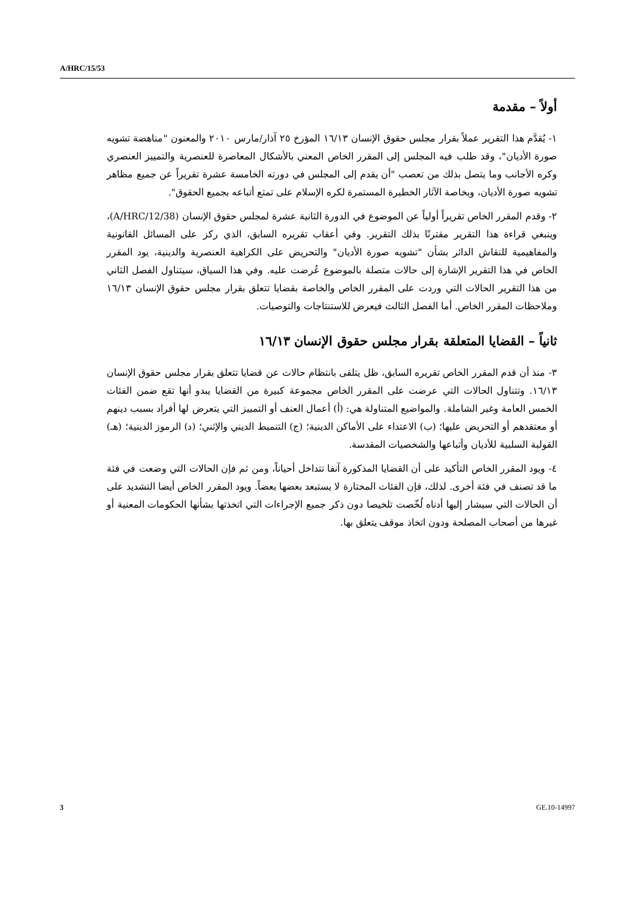A/HRC/15/53
أولاً – مقدمة
١- يُقدَّم هذا التقرير عملاً بقرار مجلس حقوق الإنسان ١٦/١٣ المؤرخ ٢٥ آذار/مارس ٢٠١٠ والمعنون "مناهضة تشويه صورة الأديان"، وقد طلب فيه المجلس إلى المقرر الخاص المعني بالأشكال المعاصرة للعنصرية والتمييز العنصري وكره الأجانب وما يتصل بذلك من تعصب "أن يقدم إلى المجلس في دورته الخامسة عشرة تقريراً عن جميع مظاهر تشويه صورة الأديان، وبخاصة الآثار الخطيرة المستمرة لكره الإسلام على تمتع أتباعه بجميع الحقوق".
٢- وقدم المقرر الخاص تقريراً أولياً عن الموضوع في الدورة الثانية عشرة لمجلس حقوق الإنسان (A/HRC/12/38)، وينبغي قراءة هذا التقرير مقترنًا بذلك التقرير. وفي أعقاب تقريره السابق، الذي ركز على المسائل القانونية والمفاهيمية للنقاش الدائر بشأن "تشويه صورة الأديان" والتحريض على الكراهية العنصرية والدينية، يود المقرر الخاص في هذا التقرير الإشارة إلى حالات متصلة بالموضوع عُرضت عليه. وفي هذا السياق، سيتناول الفصل الثاني من هذا التقرير الحالات التي وردت على المقرر الخاص والخاصة بقضايا تتعلق بقرار مجلس حقوق الإنسان ١٦/١٣ وملاحظات المقرر الخاص. أما الفصل الثالث فيعرض للاستنتاجات والتوصيات.
ثانياً – القضايا المتعلقة بقرار مجلس حقوق الإنسان ١٦/١٣
٣- منذ أن قدم المقرر الخاص تقريره السابق، ظل يتلقى بانتظام حالات عن قضايا تتعلق بقرار مجلس حقوق الإنسان ١٦/١٣. وتتناول الحالات التي عرضت على المقرر الخاص مجموعة كبيرة من القضايا يبدو أنها تقع ضمن الفئات الخمس العامة وغير الشاملة. والمواضيع المتناولة هي: (أ) أعمال العنف أو التمييز التي يتعرض لها أفراد بسبب دينهم أو معتقدهم أو التحريض عليها؛ (ب) الاعتداء على الأماكن الدينية؛ (ج) التنميط الديني والإثني؛ (د) الرموز الدينية؛ (هـ) القولبة السلبية للأديان وأتباعها والشخصيات المقدسة.
٤- ويود المقرر الخاص التأكيد على أن القضايا المذكورة آنفا تتداخل أحياناً، ومن ثم فإن الحالات التي وضعت في فئة ما قد تصنف في فئة أخرى. لذلك، فإن الفئات المختارة لا يستبعد بعضها بعضاً. ويود المقرر الخاص أيضا التشديد على أن الحالات التي سيشار إليها أدناه لُخّصت تلخيصا دون ذكر جميع الإجراءات التي اتخذتها بشأنها الحكومات المعنية أو غيرها من أصحاب المصلحة ودون اتخاذ موقف يتعلق بها.
3 GE.10-14997